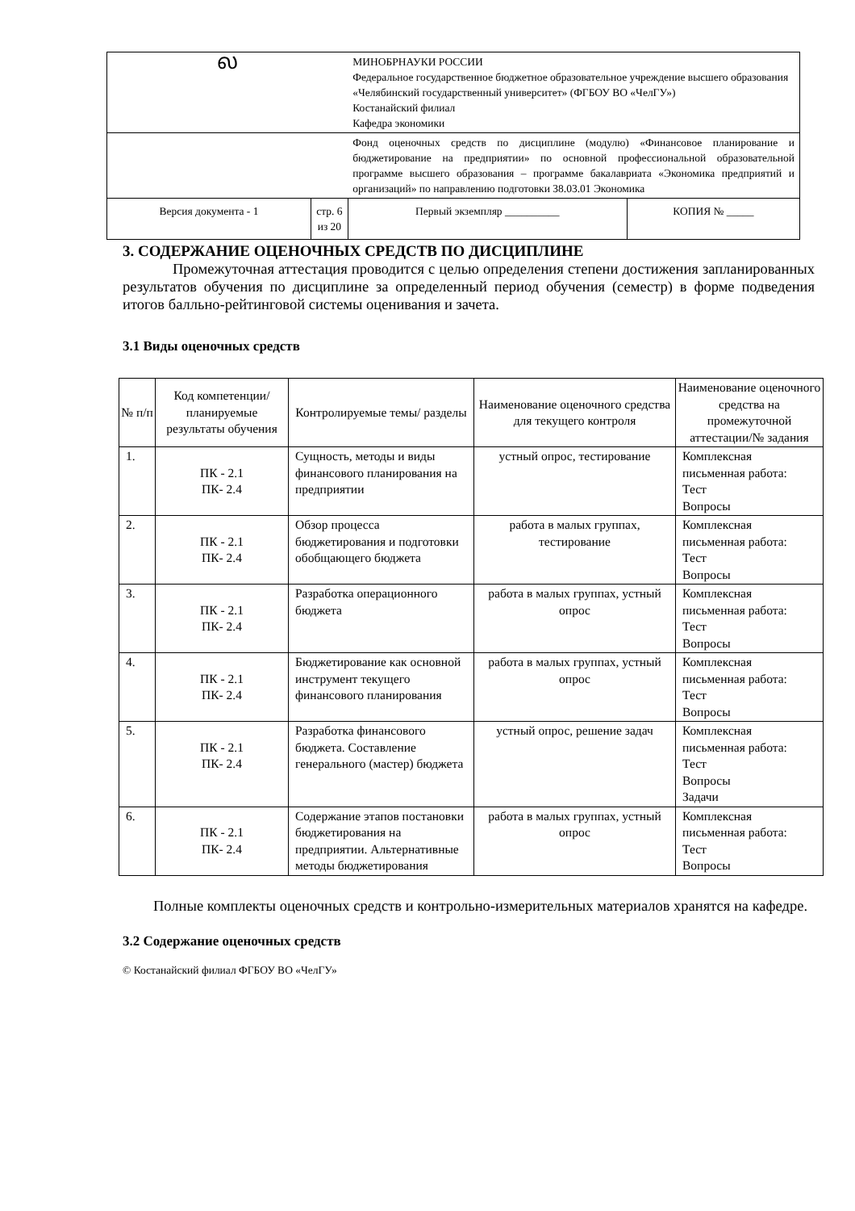| ல | | МИНОБРНАУКИ РОССИИ Федеральное государственное бюджетное образовательное учреждение высшего образования «Челябинский государственный университет» (ФГБОУ ВО «ЧелГУ») Костанайский филиал Кафедра экономики | |
| | | Фонд оценочных средств по дисциплине (модулю) «Финансовое планирование и бюджетирование на предприятии» по основной профессиональной образовательной программе высшего образования – программе бакалавриата «Экономика предприятий и организаций» по направлению подготовки 38.03.01 Экономика | |
| Версия документа - 1 | стр. 6 из 20 | Первый экземпляр __________ | КОПИЯ № _____ |
3. СОДЕРЖАНИЕ ОЦЕНОЧНЫХ СРЕДСТВ ПО ДИСЦИПЛИНЕ
Промежуточная аттестация проводится с целью определения степени достижения запланированных результатов обучения по дисциплине за определенный период обучения (семестр) в форме подведения итогов балльно-рейтинговой системы оценивания и зачета.
3.1 Виды оценочных средств
| № п/п | Код компетенции/ планируемые результаты обучения | Контролируемые темы/ разделы | Наименование оценочного средства для текущего контроля | Наименование оценочного средства на промежуточной аттестации/№ задания |
| --- | --- | --- | --- | --- |
| 1. | ПК - 2.1 ПК- 2.4 | Сущность, методы и виды финансового планирования на предприятии | устный опрос, тестирование | Комплексная письменная работа: Тест Вопросы |
| 2. | ПК - 2.1 ПК- 2.4 | Обзор процесса бюджетирования и подготовки обобщающего бюджета | работа в малых группах, тестирование | Комплексная письменная работа: Тест Вопросы |
| 3. | ПК - 2.1 ПК- 2.4 | Разработка операционного бюджета | работа в малых группах, устный опрос | Комплексная письменная работа: Тест Вопросы |
| 4. | ПК - 2.1 ПК- 2.4 | Бюджетирование как основной инструмент текущего финансового планирования | работа в малых группах, устный опрос | Комплексная письменная работа: Тест Вопросы |
| 5. | ПК - 2.1 ПК- 2.4 | Разработка финансового бюджета. Составление генерального (мастер) бюджета | устный опрос, решение задач | Комплексная письменная работа: Тест Вопросы Задачи |
| 6. | ПК - 2.1 ПК- 2.4 | Содержание этапов постановки бюджетирования на предприятии. Альтернативные методы бюджетирования | работа в малых группах, устный опрос | Комплексная письменная работа: Тест Вопросы |
Полные комплекты оценочных средств и контрольно-измерительных материалов хранятся на кафедре.
3.2 Содержание оценочных средств
© Костанайский филиал ФГБОУ ВО «ЧелГУ»